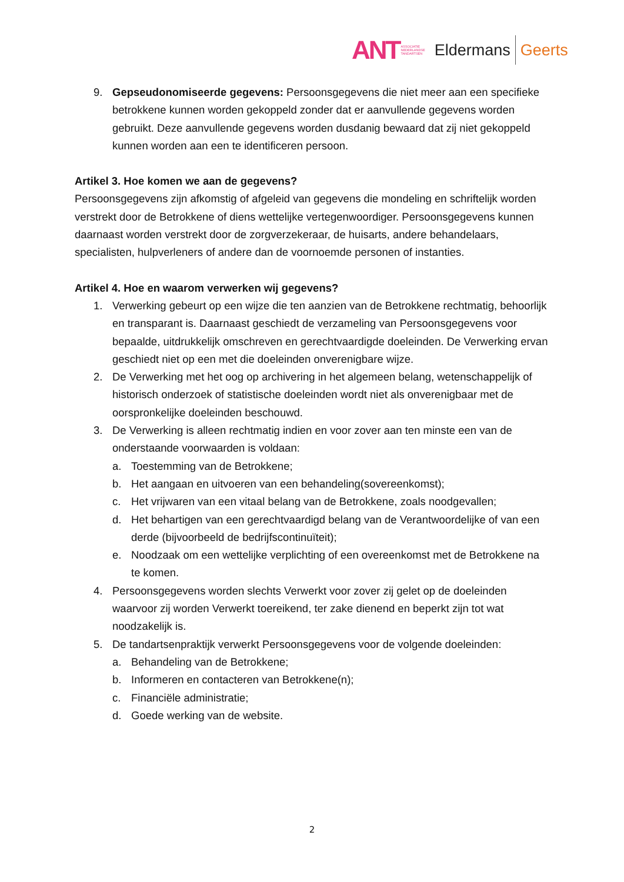ANT ASSOCIATIE
NEDERLANDSE
TANDARTSEN Eldermans Geerts
9. Gepseudonomiseerde gegevens: Persoonsgegevens die niet meer aan een specifieke betrokkene kunnen worden gekoppeld zonder dat er aanvullende gegevens worden gebruikt. Deze aanvullende gegevens worden dusdanig bewaard dat zij niet gekoppeld kunnen worden aan een te identificeren persoon.
Artikel 3. Hoe komen we aan de gegevens?
Persoonsgegevens zijn afkomstig of afgeleid van gegevens die mondeling en schriftelijk worden verstrekt door de Betrokkene of diens wettelijke vertegenwoordiger. Persoonsgegevens kunnen daarnaast worden verstrekt door de zorgverzekeraar, de huisarts, andere behandelaars, specialisten, hulpverleners of andere dan de voornoemde personen of instanties.
Artikel 4. Hoe en waarom verwerken wij gegevens?
1. Verwerking gebeurt op een wijze die ten aanzien van de Betrokkene rechtmatig, behoorlijk en transparant is. Daarnaast geschiedt de verzameling van Persoonsgegevens voor bepaalde, uitdrukkelijk omschreven en gerechtvaardigde doeleinden. De Verwerking ervan geschiedt niet op een met die doeleinden onverenigbare wijze.
2. De Verwerking met het oog op archivering in het algemeen belang, wetenschappelijk of historisch onderzoek of statistische doeleinden wordt niet als onverenigbaar met de oorspronkelijke doeleinden beschouwd.
3. De Verwerking is alleen rechtmatig indien en voor zover aan ten minste een van de onderstaande voorwaarden is voldaan:
a. Toestemming van de Betrokkene;
b. Het aangaan en uitvoeren van een behandeling(sovereenkomst);
c. Het vrijwaren van een vitaal belang van de Betrokkene, zoals noodgevallen;
d. Het behartigen van een gerechtvaardigd belang van de Verantwoordelijke of van een derde (bijvoorbeeld de bedrijfscontinuïteit);
e. Noodzaak om een wettelijke verplichting of een overeenkomst met de Betrokkene na te komen.
4. Persoonsgegevens worden slechts Verwerkt voor zover zij gelet op de doeleinden waarvoor zij worden Verwerkt toereikend, ter zake dienend en beperkt zijn tot wat noodzakelijk is.
5. De tandartsenpraktijk verwerkt Persoonsgegevens voor de volgende doeleinden:
a. Behandeling van de Betrokkene;
b. Informeren en contacteren van Betrokkene(n);
c. Financiële administratie;
d. Goede werking van de website.
2